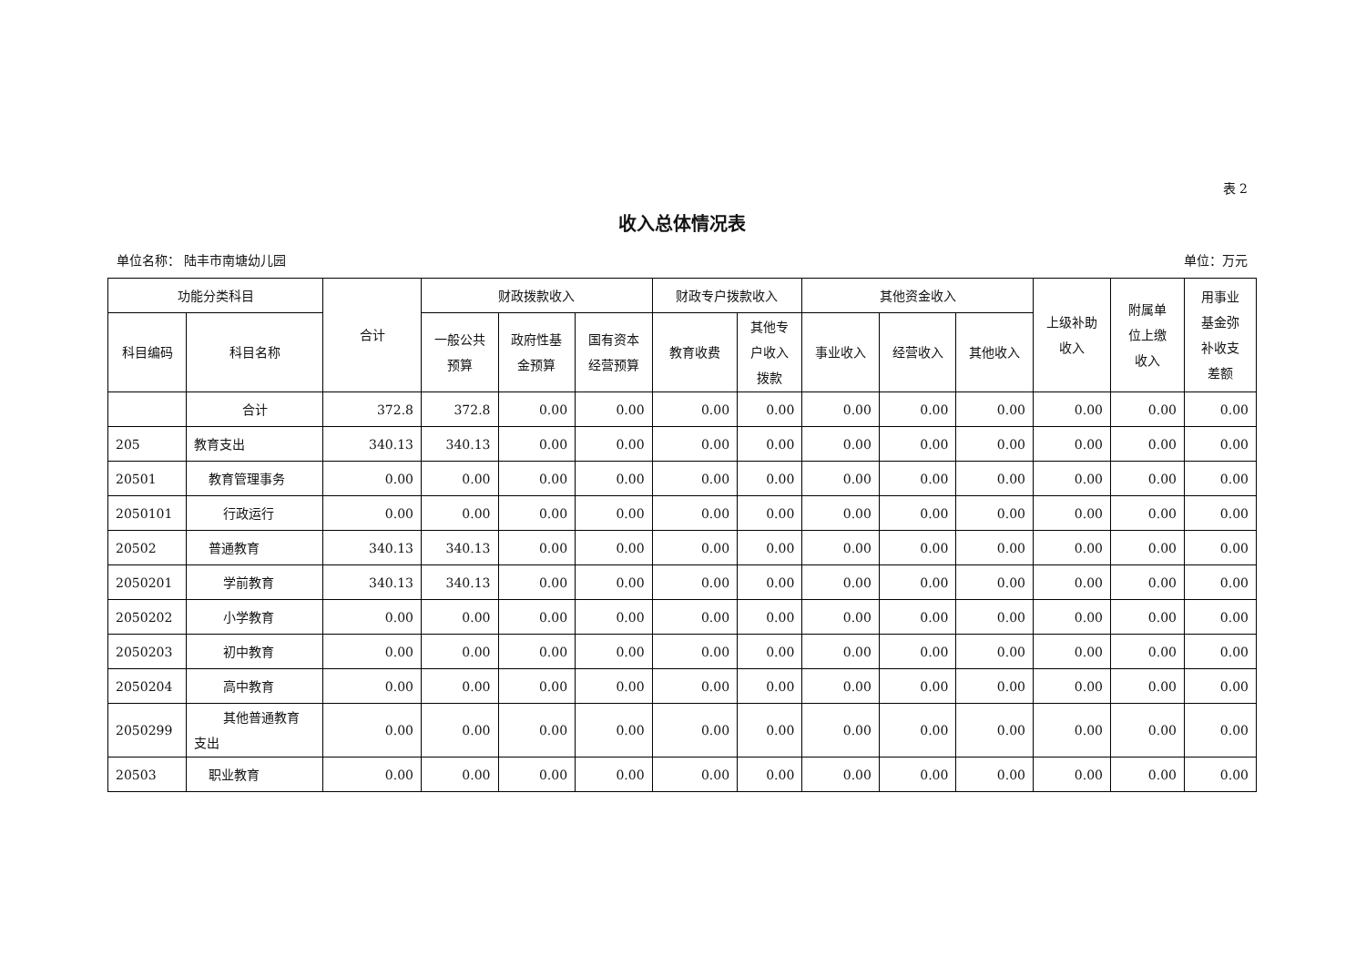表 2
收入总体情况表
单位名称： 陆丰市南塘幼儿园 单位：万元
| 功能分类科目 | | 合计 | 财政拨款收入 | | | 财政专户拨款收入 | | 其他资金收入 | | | 上级补助 收入 | 附属单 位上缴 收入 | 用事业 基金弥 补收支 差额 |
| --- | --- | --- | --- | --- | --- | --- | --- | --- | --- | --- | --- | --- | --- |
| 科目编码 | 科目名称 | | 一般公共 预算 | 政府性基 金预算 | 国有资本 经营预算 | 教育收费 | 其他专 户收入 拨款 | 事业收入 | 经营收入 | 其他收入 | | | |
| | 合计 | 372.8 | 372.8 | 0.00 | 0.00 | 0.00 | 0.00 | 0.00 | 0.00 | 0.00 | 0.00 | 0.00 | 0.00 |
| 205 | 教育支出 | 340.13 | 340.13 | 0.00 | 0.00 | 0.00 | 0.00 | 0.00 | 0.00 | 0.00 | 0.00 | 0.00 | 0.00 |
| 20501 | 教育管理事务 | 0.00 | 0.00 | 0.00 | 0.00 | 0.00 | 0.00 | 0.00 | 0.00 | 0.00 | 0.00 | 0.00 | 0.00 |
| 2050101 | 行政运行 | 0.00 | 0.00 | 0.00 | 0.00 | 0.00 | 0.00 | 0.00 | 0.00 | 0.00 | 0.00 | 0.00 | 0.00 |
| 20502 | 普通教育 | 340.13 | 340.13 | 0.00 | 0.00 | 0.00 | 0.00 | 0.00 | 0.00 | 0.00 | 0.00 | 0.00 | 0.00 |
| 2050201 | 学前教育 | 340.13 | 340.13 | 0.00 | 0.00 | 0.00 | 0.00 | 0.00 | 0.00 | 0.00 | 0.00 | 0.00 | 0.00 |
| 2050202 | 小学教育 | 0.00 | 0.00 | 0.00 | 0.00 | 0.00 | 0.00 | 0.00 | 0.00 | 0.00 | 0.00 | 0.00 | 0.00 |
| 2050203 | 初中教育 | 0.00 | 0.00 | 0.00 | 0.00 | 0.00 | 0.00 | 0.00 | 0.00 | 0.00 | 0.00 | 0.00 | 0.00 |
| 2050204 | 高中教育 | 0.00 | 0.00 | 0.00 | 0.00 | 0.00 | 0.00 | 0.00 | 0.00 | 0.00 | 0.00 | 0.00 | 0.00 |
| 2050299 | 其他普通教育 支出 | 0.00 | 0.00 | 0.00 | 0.00 | 0.00 | 0.00 | 0.00 | 0.00 | 0.00 | 0.00 | 0.00 | 0.00 |
| 20503 | 职业教育 | 0.00 | 0.00 | 0.00 | 0.00 | 0.00 | 0.00 | 0.00 | 0.00 | 0.00 | 0.00 | 0.00 | 0.00 |